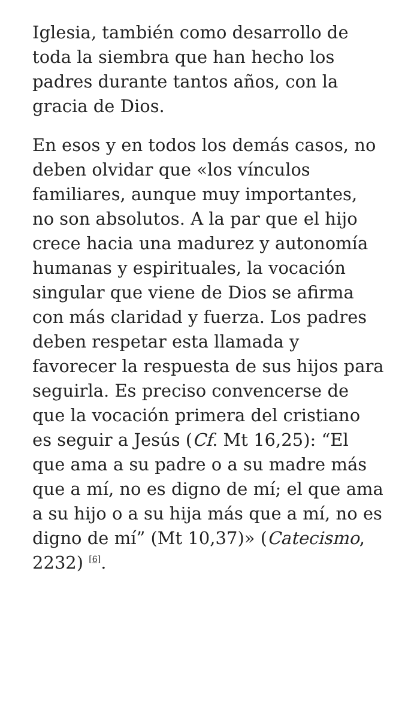Iglesia, también como desarrollo de toda la siembra que han hecho los padres durante tantos años, con la gracia de Dios.
En esos y en todos los demás casos, no deben olvidar que «los vínculos familiares, aunque muy importantes, no son absolutos. A la par que el hijo crece hacia una madurez y autonomía humanas y espirituales, la vocación singular que viene de Dios se afirma con más claridad y fuerza. Los padres deben respetar esta llamada y favorecer la respuesta de sus hijos para seguirla. Es preciso convencerse de que la vocación primera del cristiano es seguir a Jesús (Cf. Mt 16,25): “El que ama a su padre o a su madre más que a mí, no es digno de mí; el que ama a su hijo o a su hija más que a mí, no es digno de mí” (Mt 10,37)» (Catecismo, 2232) <sup>[6]</sup>.